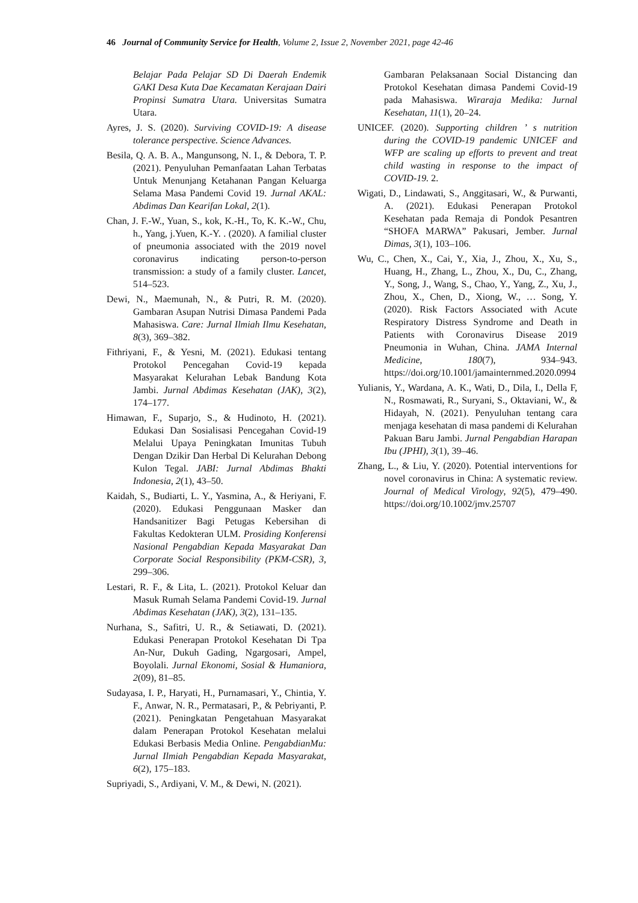46 Journal of Community Service for Health, Volume 2, Issue 2, November 2021, page 42-46
Belajar Pada Pelajar SD Di Daerah Endemik GAKI Desa Kuta Dae Kecamatan Kerajaan Dairi Propinsi Sumatra Utara. Universitas Sumatra Utara.
Ayres, J. S. (2020). Surviving COVID-19: A disease tolerance perspective. Science Advances.
Besila, Q. A. B. A., Mangunsong, N. I., & Debora, T. P. (2021). Penyuluhan Pemanfaatan Lahan Terbatas Untuk Menunjang Ketahanan Pangan Keluarga Selama Masa Pandemi Covid 19. Jurnal AKAL: Abdimas Dan Kearifan Lokal, 2(1).
Chan, J. F.-W., Yuan, S., kok, K.-H., To, K. K.-W., Chu, h., Yang, j.Yuen, K.-Y. . (2020). A familial cluster of pneumonia associated with the 2019 novel coronavirus indicating person-to-person transmission: a study of a family cluster. Lancet, 514–523.
Dewi, N., Maemunah, N., & Putri, R. M. (2020). Gambaran Asupan Nutrisi Dimasa Pandemi Pada Mahasiswa. Care: Jurnal Ilmiah Ilmu Kesehatan, 8(3), 369–382.
Fithriyani, F., & Yesni, M. (2021). Edukasi tentang Protokol Pencegahan Covid-19 kepada Masyarakat Kelurahan Lebak Bandung Kota Jambi. Jurnal Abdimas Kesehatan (JAK), 3(2), 174–177.
Himawan, F., Suparjo, S., & Hudinoto, H. (2021). Edukasi Dan Sosialisasi Pencegahan Covid-19 Melalui Upaya Peningkatan Imunitas Tubuh Dengan Dzikir Dan Herbal Di Kelurahan Debong Kulon Tegal. JABI: Jurnal Abdimas Bhakti Indonesia, 2(1), 43–50.
Kaidah, S., Budiarti, L. Y., Yasmina, A., & Heriyani, F. (2020). Edukasi Penggunaan Masker dan Handsanitizer Bagi Petugas Kebersihan di Fakultas Kedokteran ULM. Prosiding Konferensi Nasional Pengabdian Kepada Masyarakat Dan Corporate Social Responsibility (PKM-CSR), 3, 299–306.
Lestari, R. F., & Lita, L. (2021). Protokol Keluar dan Masuk Rumah Selama Pandemi Covid-19. Jurnal Abdimas Kesehatan (JAK), 3(2), 131–135.
Nurhana, S., Safitri, U. R., & Setiawati, D. (2021). Edukasi Penerapan Protokol Kesehatan Di Tpa An-Nur, Dukuh Gading, Ngargosari, Ampel, Boyolali. Jurnal Ekonomi, Sosial & Humaniora, 2(09), 81–85.
Sudayasa, I. P., Haryati, H., Purnamasari, Y., Chintia, Y. F., Anwar, N. R., Permatasari, P., & Pebriyanti, P. (2021). Peningkatan Pengetahuan Masyarakat dalam Penerapan Protokol Kesehatan melalui Edukasi Berbasis Media Online. PengabdianMu: Jurnal Ilmiah Pengabdian Kepada Masyarakat, 6(2), 175–183.
Supriyadi, S., Ardiyani, V. M., & Dewi, N. (2021).
Gambaran Pelaksanaan Social Distancing dan Protokol Kesehatan dimasa Pandemi Covid-19 pada Mahasiswa. Wiraraja Medika: Jurnal Kesehatan, 11(1), 20–24.
UNICEF. (2020). Supporting children ’ s nutrition during the COVID-19 pandemic UNICEF and WFP are scaling up efforts to prevent and treat child wasting in response to the impact of COVID-19. 2.
Wigati, D., Lindawati, S., Anggitasari, W., & Purwanti, A. (2021). Edukasi Penerapan Protokol Kesehatan pada Remaja di Pondok Pesantren “SHOFA MARWA” Pakusari, Jember. Jurnal Dimas, 3(1), 103–106.
Wu, C., Chen, X., Cai, Y., Xia, J., Zhou, X., Xu, S., Huang, H., Zhang, L., Zhou, X., Du, C., Zhang, Y., Song, J., Wang, S., Chao, Y., Yang, Z., Xu, J., Zhou, X., Chen, D., Xiong, W., … Song, Y. (2020). Risk Factors Associated with Acute Respiratory Distress Syndrome and Death in Patients with Coronavirus Disease 2019 Pneumonia in Wuhan, China. JAMA Internal Medicine, 180(7), 934–943. https://doi.org/10.1001/jamainternmed.2020.0994
Yulianis, Y., Wardana, A. K., Wati, D., Dila, I., Della F, N., Rosmawati, R., Suryani, S., Oktaviani, W., & Hidayah, N. (2021). Penyuluhan tentang cara menjaga kesehatan di masa pandemi di Kelurahan Pakuan Baru Jambi. Jurnal Pengabdian Harapan Ibu (JPHI), 3(1), 39–46.
Zhang, L., & Liu, Y. (2020). Potential interventions for novel coronavirus in China: A systematic review. Journal of Medical Virology, 92(5), 479–490. https://doi.org/10.1002/jmv.25707